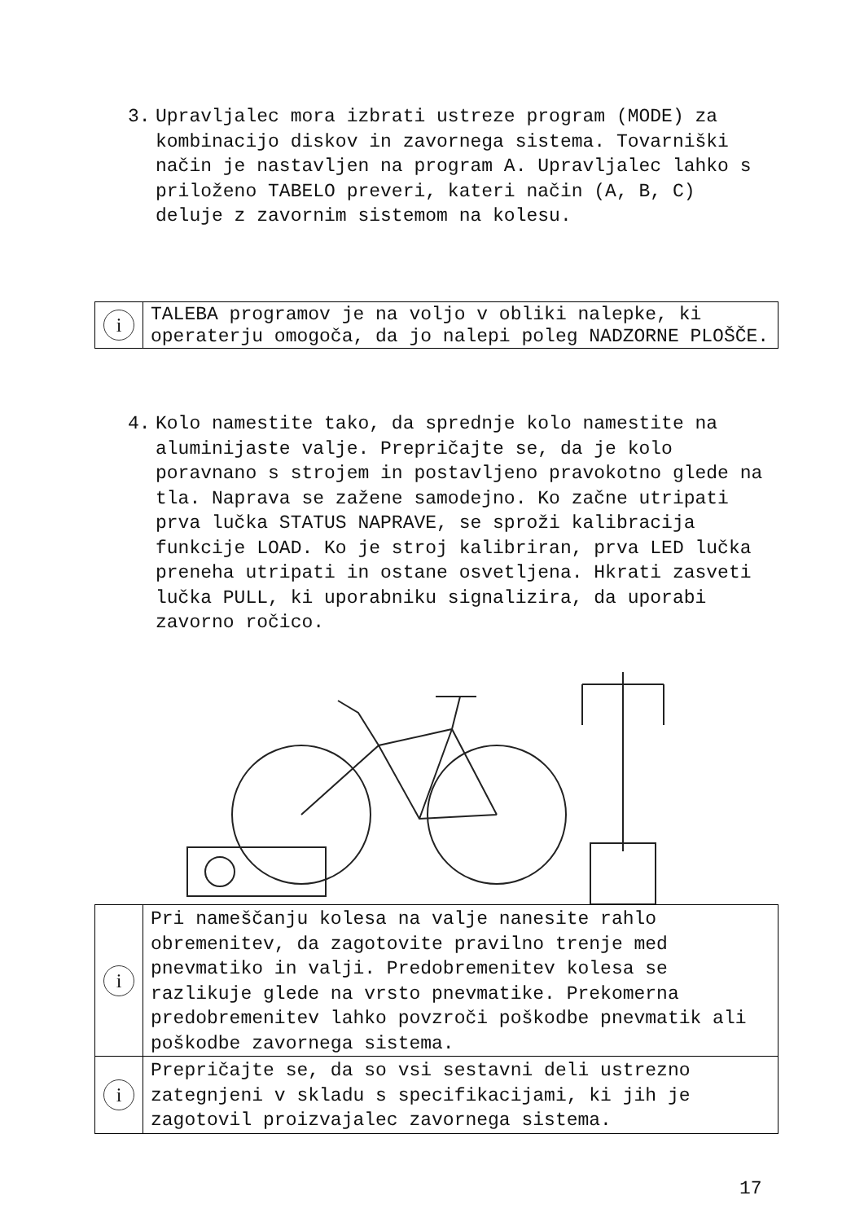3. Upravljalec mora izbrati ustreze program (MODE) za kombinacijo diskov in zavornega sistema. Tovarniški način je nastavljen na program A. Upravljalec lahko s priloženo TABELO preveri, kateri način (A, B, C) deluje z zavornim sistemom na kolesu.
| i | TALEBA programov je na voljo v obliki nalepke, ki operaterju omogoča, da jo nalepi poleg NADZORNE PLOŠČE. |
4. Kolo namestite tako, da sprednje kolo namestite na aluminijaste valje. Prepričajte se, da je kolo poravnano s strojem in postavljeno pravokotno glede na tla. Naprava se zažene samodejno. Ko začne utripati prva lučka STATUS NAPRAVE, se sproži kalibracija funkcije LOAD. Ko je stroj kalibriran, prva LED lučka preneha utripati in ostane osvetljena. Hkrati zasveti lučka PULL, ki uporabniku signalizira, da uporabi zavorno ročico.
| i | Pri nameščanju kolesa na valje nanesite rahlo obremenitev, da zagotovite pravilno trenje med pnevmatiko in valji. Predobremenitev kolesa se razlikuje glede na vrsto pnevmatike. Prekomerna predobremenitev lahko povzroči poškodbe pnevmatik ali poškodbe zavornega sistema. |
| i | Prepričajte se, da so vsi sestavni deli ustrezno zategnjeni v skladu s specifikacijami, ki jih je zagotovil proizvajalec zavornega sistema. |
17